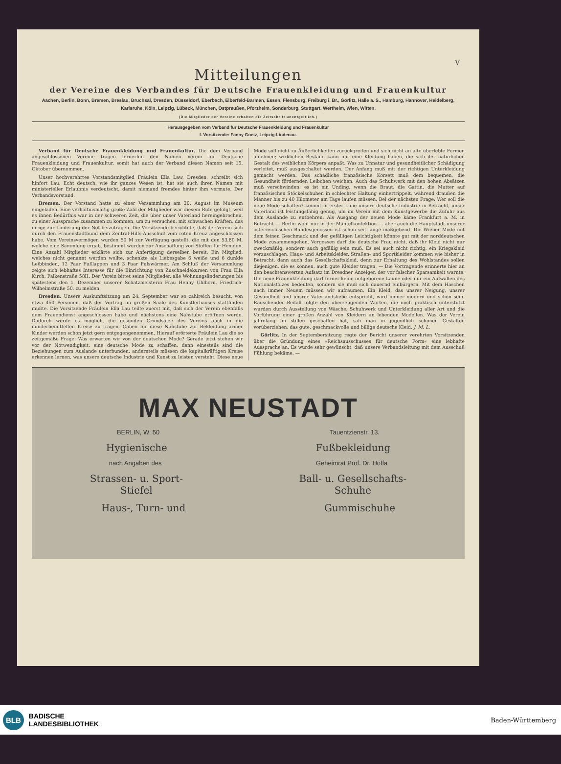V
Mitteilungen
der Vereine des Verbandes für Deutsche Frauenkleidung und Frauenkultur
Aachen, Berlin, Bonn, Bremen, Breslau, Bruchsal, Dresden, Düsseldorf, Eberbach, Elberfeld-Barmen, Essen, Flensburg, Freiburg i. Br., Görlitz, Halle a. S., Hamburg, Hannover, Heidelberg, Karlsruhe, Köln, Leipzig, Lübeck, München, Ostpreußen, Pforzheim, Sonderburg, Stuttgart, Wertheim, Wien, Witten.
(Die Mitglieder der Vereine erhalten die Zeitschrift unentgeltlich.)
Herausgegeben vom Verband für Deutsche Frauenkleidung und Frauenkultur
I. Vorsitzende: Fanny Goetz, Leipzig-Lindenau.
Verband für Deutsche Frauenkleidung und Frauenkultur. Die dem Verband angeschlossenen Vereine tragen fernerhin den Namen Verein für Deutsche Frauenkleidung und Frauenkultur, somit hat auch der Verband diesen Namen seit 15. Oktober übernommen.
Unser hochverehrtes Vorstandsmitglied Fräulein Ella Law, Dresden, schreibt sich hinfort Lau. Echt deutsch, wie ihr ganzes Wesen ist, hat sie auch ihren Namen mit ministerieller Erlaubnis verdeutscht, damit niemand fremdes hinter ihm vermute. Der Verbandsvorstand.
Bremen. Der Vorstand hatte zu einer Versammlung am 20. August im Museum eingeladen. Eine verhältnismäßig große Zahl der Mitglieder war diesem Rufe gefolgt, weil es ihnen Bedürfnis war in der schweren Zeit, die über unser Vaterland hereingebrochen, zu einer Aussprache zusammen zu kommen, um zu versuchen, mit schwachen Kräften, das ihrige zur Linderung der Not beizutragen. Die Vorsitzende berichtete, daß der Verein sich durch den Frauenstadtbund dem Zentral-Hilfs-Ausschuß vom roten Kreuz angeschlossen habe. Vom Vereinsvermögen wurden 50 M zur Verfügung gestellt, die mit den 53,80 M, welche eine Sammlung ergab, bestimmt wurden zur Anschaffung von Stoffen für Hemden. Eine Anzahl Mitglieder erklärte sich zur Anfertigung derselben bereit. Ein Mitglied, welches nicht genannt werden wollte, schenkte als Liebesgabe 6 weiße und 6 dunkle Leibbinden, 12 Paar Fußlappen und 3 Paar Pulswärmer. Am Schluß der Versammlung zeigte sich lebhaftes Interesse für die Einrichtung von Zuschneidekursen von Frau Ella Kirch, Falkenstraße 58II. Der Verein bittet seine Mitglieder, alle Wohnungsänderungen bis spätestens den 1. Dezember unserer Schatzmeisterin Frau Henny Uhlhorn, Friedrich-Wilhelmstraße 50, zu melden.
Dresden. Unsere Auskunftsitzung am 24. September war so zahlreich besucht, von etwa 450 Personen, daß der Vortrag im großen Saale des Künstlerhauses stattfinden mußte. Die Vorsitzende Fräulein Ella Lau teilte zuerst mit, daß sich der Verein ebenfalls dem Frauendienst angeschlossen habe und nächstens eine Nähstube eröffnen werde. Dadurch werde es möglich, die gesunden Grundsätze des Vereins auch in die minderbemittelten Kreise zu tragen. Gaben für diese Nähstube zur Bekleidung armer Kinder werden schon jetzt gern entgegengenommen. Hierauf erörterte Fräulein Lau die so zeitgemäße Frage: Was erwarten wir von der deutschen Mode? Gerade jetzt stehen wir vor der Notwendigkeit, eine deutsche Mode zu schaffen, denn einesteils sind die Beziehungen zum Auslande unterbunden, andernteils müssen die kapitalkräftigen Kreise erkennen lernen, was unsere deutsche Industrie und Kunst zu leisten versteht. Diese neue Mode soll nicht zu Äußerlichkeiten zurückgreifen und sich nicht an alte überlebte Formen anlehnen; wirklichen Bestand kann nur eine Kleidung haben, die sich der natürlichen Gestalt des weiblichen Körpers anpaßt. Was zu Unnatur und gesundheitlicher Schädigung verleitet, muß ausgeschaltet werden. Der Anfang muß mit der richtigen Unterkleidung gemacht werden. Das schädliche französische Korsett muß dem bequemen, die Gesundheit fördernden Leibchen weichen. Auch das Schuhwerk mit den hohen Absätzen muß verschwinden; es ist ein Unding, wenn die Braut, die Gattin, die Mutter auf französischen Stöckelschuhen in schlechter Haltung einhertrippelt, während draußen die Männer bis zu 40 Kilometer am Tage laufen müssen. Bei der nächsten Frage: Wer soll die neue Mode schaffen? kommt in erster Linie unsere deutsche Industrie in Betracht, unser Vaterland ist leistungsfähig genug, um im Verein mit dem Kunstgewerbe die Zufuhr aus dem Auslande zu entbehren. Als Ausgang der neuen Mode käme Frankfurt a. M. in Betracht — Berlin wohl nur in der Mäntelkonfektion — aber auch die Hauptstadt unserer österreichischen Bundesgenossen ist schon seit lange maßgebend. Die Wiener Mode mit dem feinen Geschmack und der gefälligen Leichtigkeit könnte gut mit der norddeutschen Mode zusammengehen. Vergessen darf die deutsche Frau nicht, daß ihr Kleid nicht nur zweckmäßig, sondern auch gefällig sein muß. Es sei auch nicht richtig, ein Kriegskleid vorzuschlagen; Haus- und Arbeitskleider, Straßen- und Sportkleider kommen wie bisher in Betracht, dann auch das Gesellschaftskleid, denn zur Erhaltung des Wohlstandes sollen diejenigen, die es können, auch gute Kleider tragen. — Die Vortragende erinnerte hier an den beachtenswerten Aufsatz im Dresdner Anzeiger, der vor falscher Sparsamkeit warnte. Die neue Frauenkleidung darf ferner keine notgeborene Laune oder nur ein Aufwallen des Nationalstolzes bedeuten, sondern sie muß sich dauernd einbürgern. Mit dem Haschen nach immer Neuem müssen wir aufräumen. Ein Kleid, das unsrer Neigung, unsrer Gesundheit und unsrer Vaterlandsliebe entspricht, wird immer modern und schön sein. Rauschender Beifall folgte den überzeugenden Worten, die noch praktisch unterstützt wurden durch Ausstellung von Wäsche, Schuhwerk und Unterkleidung aller Art und die Vorführung einer großen Anzahl von Kleidern an lebenden Modellen. Was der Verein jahrelang im stillen geschaffen hat, sah man in jugendlich schönen Gestalten vorüberziehen: das gute, geschmackvolle und billige deutsche Kleid. J. M. L.
Görlitz. In der Septembersitzung regte der Bericht unserer verehrten Vorsitzenden über die Gründung eines »Reichsausschusses für deutsche Form« eine lebhafte Aussprache an. Es wurde sehr gewünscht, daß unsere Verbandsleitung mit dem Ausschuß Fühlung bekäme. —
MAX NEUSTADT
BERLIN, W. 50 Tauentzienstr. 13.
Hygienische Fußbekleidung
nach Angaben des Geheimrat Prof. Dr. Hoffa
Strassen- u. Sport-
Stiefel Ball- u. Gesellschafts-
Schuhe
Haus-, Turn- und Gummischuhe
BLB
BADISCHE
LANDESBIBLIOTHEK
Baden-Württemberg